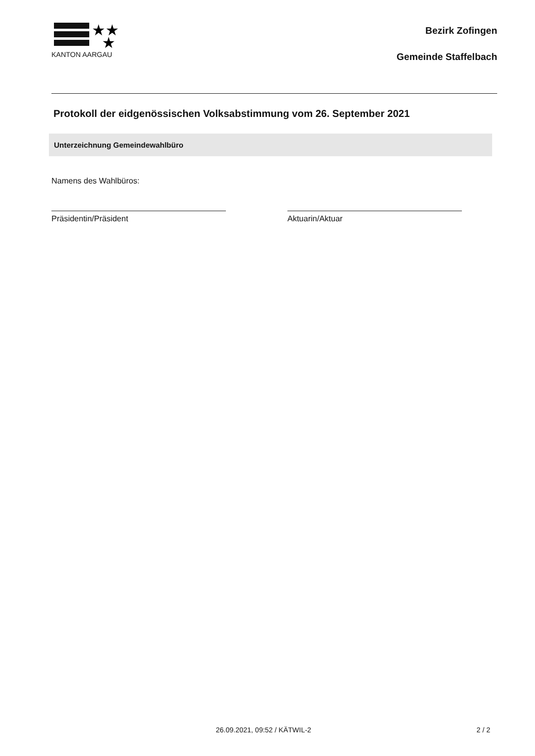★★
★
KANTON AARGAU
Bezirk Zofingen
Gemeinde Staffelbach
Protokoll der eidgenössischen Volksabstimmung vom 26. September 2021
Unterzeichnung Gemeindewahlbüro
Namens des Wahlbüros:
Präsidentin/Präsident Aktuarin/Aktuar
26.09.2021, 09:52 / KÄTWIL-2 2 / 2